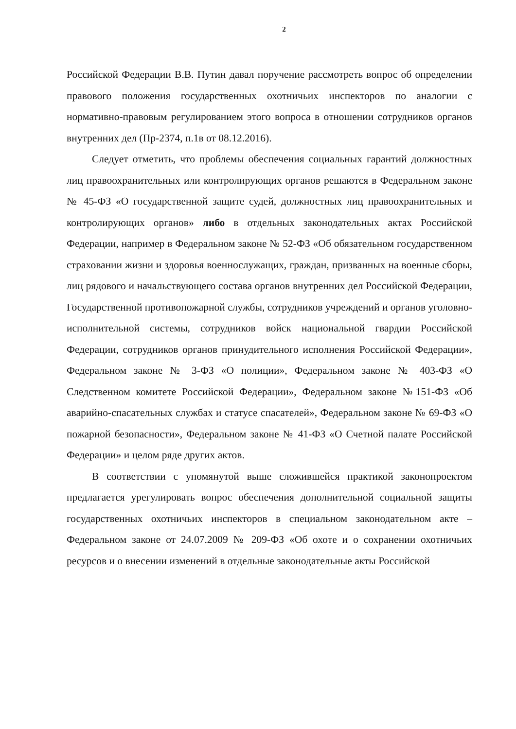2
Российской Федерации В.В. Путин давал поручение рассмотреть вопрос об определении правового положения государственных охотничьих инспекторов по аналогии с нормативно-правовым регулированием этого вопроса в отношении сотрудников органов внутренних дел (Пр-2374, п.1в от 08.12.2016).
Следует отметить, что проблемы обеспечения социальных гарантий должностных лиц правоохранительных или контролирующих органов решаются в Федеральном законе № 45-ФЗ «О государственной защите судей, должностных лиц правоохранительных и контролирующих органов» либо в отдельных законодательных актах Российской Федерации, например в Федеральном законе № 52-ФЗ «Об обязательном государственном страховании жизни и здоровья военнослужащих, граждан, призванных на военные сборы, лиц рядового и начальствующего состава органов внутренних дел Российской Федерации, Государственной противопожарной службы, сотрудников учреждений и органов уголовно-исполнительной системы, сотрудников войск национальной гвардии Российской Федерации, сотрудников органов принудительного исполнения Российской Федерации», Федеральном законе № 3-ФЗ «О полиции», Федеральном законе № 403-ФЗ «О Следственном комитете Российской Федерации», Федеральном законе №151-ФЗ «Об аварийно-спасательных службах и статусе спасателей», Федеральном законе № 69-ФЗ «О пожарной безопасности», Федеральном законе № 41-ФЗ «О Счетной палате Российской Федерации» и целом ряде других актов.
В соответствии с упомянутой выше сложившейся практикой законопроектом предлагается урегулировать вопрос обеспечения дополнительной социальной защиты государственных охотничьих инспекторов в специальном законодательном акте – Федеральном законе от 24.07.2009 № 209-ФЗ «Об охоте и о сохранении охотничьих ресурсов и о внесении изменений в отдельные законодательные акты Российской